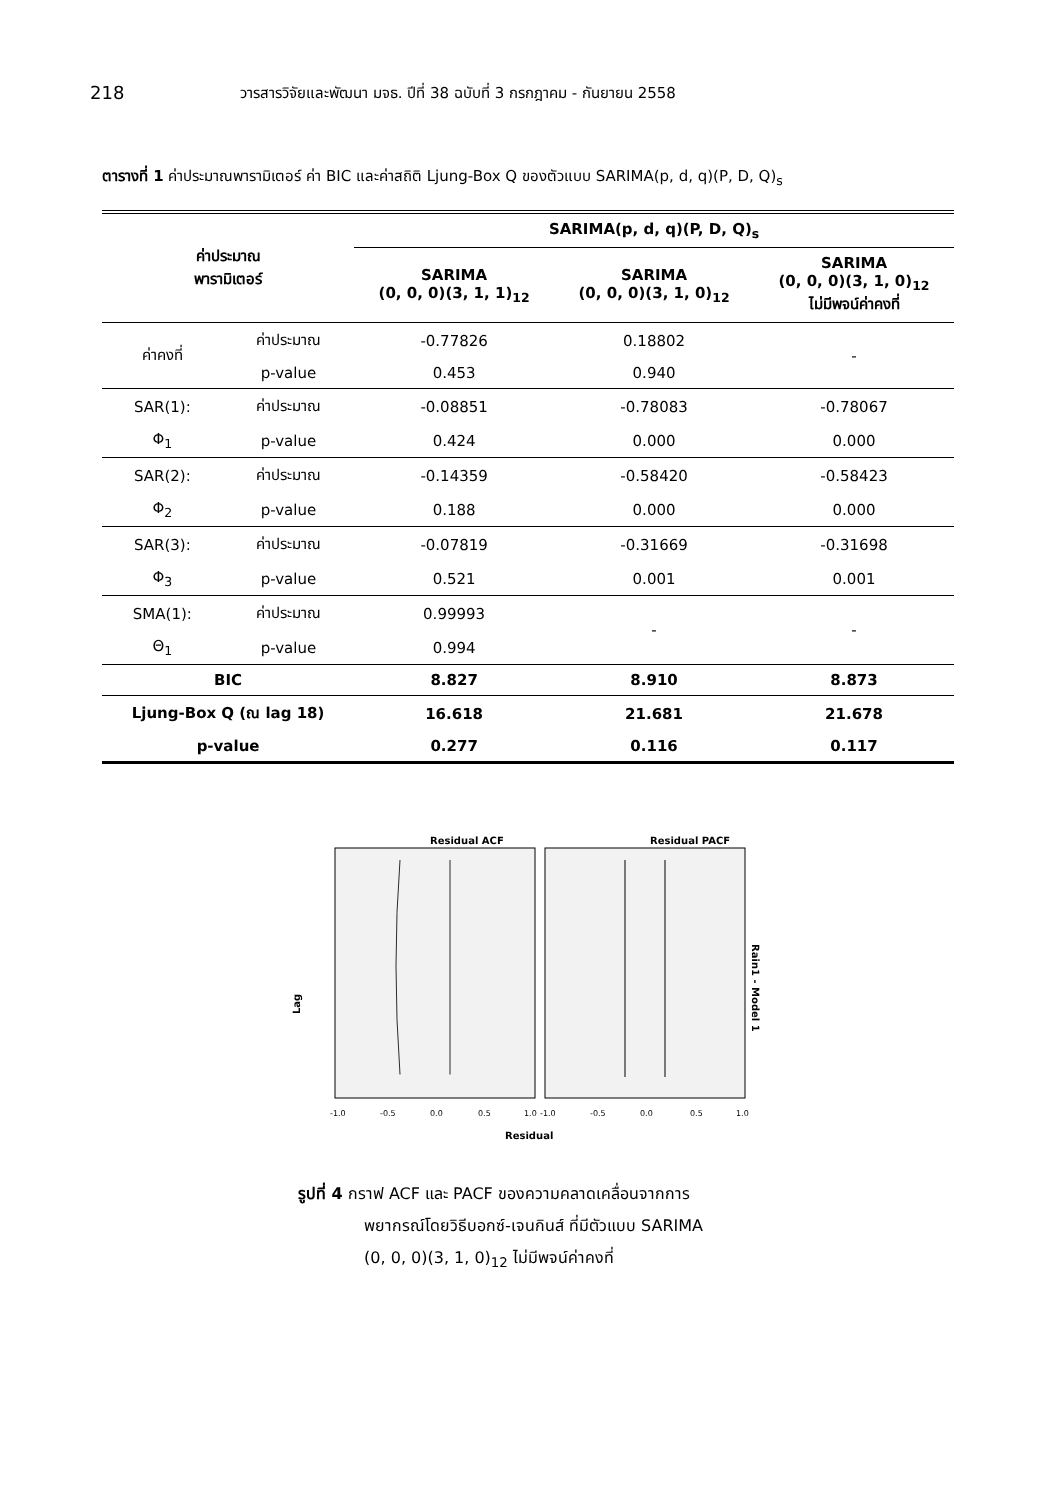218 วารสารวิจัยและพัฒนา มจธ. ปีที่ 38 ฉบับที่ 3 กรกฎาคม - กันยายน 2558
ตารางที่ 1 ค่าประมาณพารามิเตอร์ ค่า BIC และค่าสถิติ Ljung-Box Q ของตัวแบบ SARIMA(p, d, q)(P, D, Q)<sub>s</sub>
| ค่าประมาณ พารามิเตอร์ | | SARIMA(p, d, q)(P, D, Q)<sub>s</sub> | | |
| --- | --- | --- | --- | --- |
| | | SARIMA (0, 0, 0)(3, 1, 1)<sub>12</sub> | SARIMA (0, 0, 0)(3, 1, 0)<sub>12</sub> | SARIMA (0, 0, 0)(3, 1, 0)<sub>12</sub> ไม่มีพจน์ค่าคงที่ |
| ค่าคงที่ | ค่าประมาณ | -0.77826 | 0.18802 | - |
| | p-value | 0.453 | 0.940 | |
| SAR(1): | ค่าประมาณ | -0.08851 | -0.78083 | -0.78067 |
| Φ<sub>1</sub> | p-value | 0.424 | 0.000 | 0.000 |
| SAR(2): | ค่าประมาณ | -0.14359 | -0.58420 | -0.58423 |
| Φ<sub>2</sub> | p-value | 0.188 | 0.000 | 0.000 |
| SAR(3): | ค่าประมาณ | -0.07819 | -0.31669 | -0.31698 |
| Φ<sub>3</sub> | p-value | 0.521 | 0.001 | 0.001 |
| SMA(1): | ค่าประมาณ | 0.99993 | - | - |
| Θ<sub>1</sub> | p-value | 0.994 | | |
| BIC | | 8.827 | 8.910 | 8.873 |
| Ljung-Box Q (ณ lag 18) | | 16.618 | 21.681 | 21.678 |
| p-value | | 0.277 | 0.116 | 0.117 |
Residual ACF
Residual PACF
Lag
Rain1 - Model 1
-1.0
-0.5
0.0
0.5
1.0
-1.0
-0.5
0.0
0.5
1.0
Residual
รูปที่ 4 กราฟ ACF และ PACF ของความคลาดเคลื่อนจากการ
พยากรณ์โดยวิธีบอกซ์-เจนกินส์ ที่มีตัวแบบ SARIMA
(0, 0, 0)(3, 1, 0)<sub>12</sub> ไม่มีพจน์ค่าคงที่